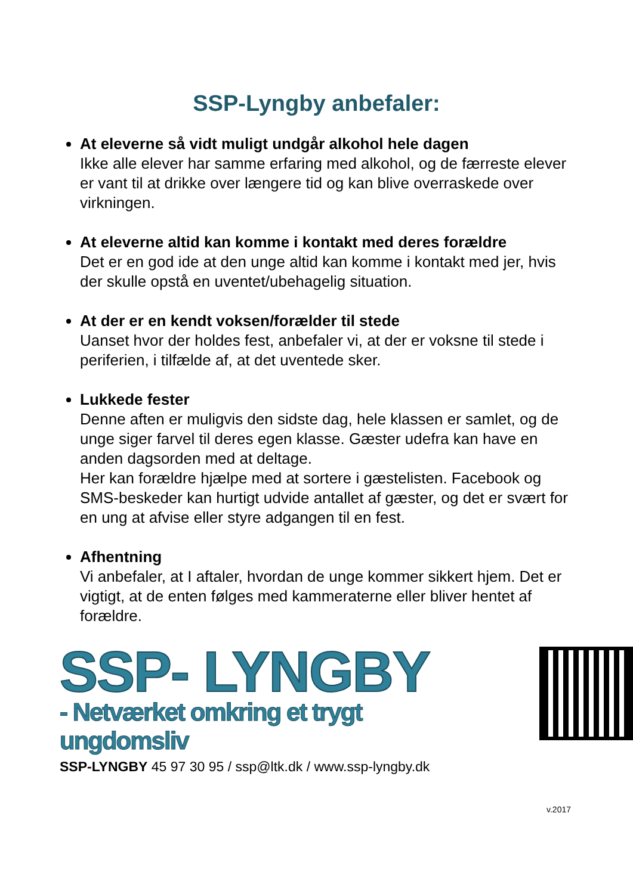SSP-Lyngby anbefaler:
At eleverne så vidt muligt undgår alkohol hele dagen
Ikke alle elever har samme erfaring med alkohol, og de færreste elever er vant til at drikke over længere tid og kan blive overraskede over virkningen.
At eleverne altid kan komme i kontakt med deres forældre
Det er en god ide at den unge altid kan komme i kontakt med jer, hvis der skulle opstå en uventet/ubehagelig situation.
At der er en kendt voksen/forælder til stede
Uanset hvor der holdes fest, anbefaler vi, at der er voksne til stede i periferien, i tilfælde af, at det uventede sker.
Lukkede fester
Denne aften er muligvis den sidste dag, hele klassen er samlet, og de unge siger farvel til deres egen klasse. Gæster udefra kan have en anden dagsorden med at deltage.
Her kan forældre hjælpe med at sortere i gæstelisten. Facebook og SMS-beskeder kan hurtigt udvide antallet af gæster, og det er svært for en ung at afvise eller styre adgangen til en fest.
Afhentning
Vi anbefaler, at I aftaler, hvordan de unge kommer sikkert hjem. Det er vigtigt, at de enten følges med kammeraterne eller bliver hentet af forældre.
SSP- LYNGBY
- Netværket omkring et trygt ungdomsliv
SSP-LYNGBY 45 97 30 95 / ssp@ltk.dk / www.ssp-lyngby.dk
v.2017